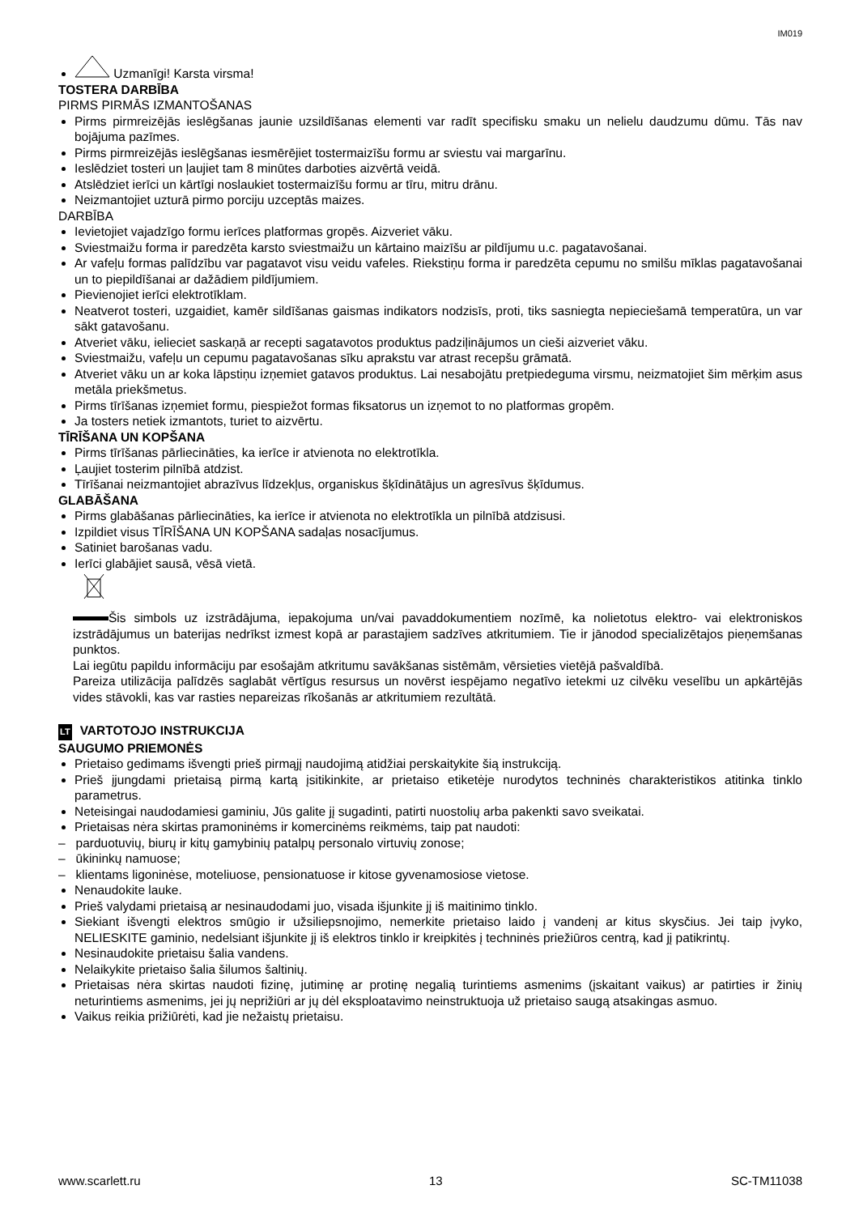IM019
Uzmanīgi! Karsta virsma!
TOSTERA DARBĪBA
PIRMS PIRMĀS IZMANTOŠANAS
Pirms pirmreizējās ieslēgšanas jaunie uzsildīšanas elementi var radīt specifisku smaku un nelielu daudzumu dūmu. Tās nav bojājuma pazīmes.
Pirms pirmreizējās ieslēgšanas iesmērējiet tostermaizīšu formu ar sviestu vai margarīnu.
Ieslēdziet tosteri un ļaujiet tam 8 minūtes darboties aizvērtā veidā.
Atslēdziet ierīci un kārtīgi noslaukiet tostermaizīšu formu ar tīru, mitru drānu.
Neizmantojiet uzturā pirmo porciju uzceptās maizes.
DARBĪBA
Ievietojiet vajadzīgo formu ierīces platformas gropēs. Aizveriet vāku.
Sviestmaižu forma ir paredzēta karsto sviestmaižu un kārtaino maizīšu ar pildījumu u.c. pagatavošanai.
Ar vafeļu formas palīdzību var pagatavot visu veidu vafeles. Riekstiņu forma ir paredzēta cepumu no smilšu mīklas pagatavošanai un to piepildīšanai ar dažādiem pildījumiem.
Pievienojiet ierīci elektrotīklam.
Neatverot tosteri, uzgaidiet, kamēr sildīšanas gaismas indikators nodzisīs, proti, tiks sasniegta nepieciešamā temperatūra, un var sākt gatavošanu.
Atveriet vāku, ielieciet saskaņā ar recepti sagatavotos produktus padziļinājumos un cieši aizveriet vāku.
Sviestmaižu, vafeļu un cepumu pagatavošanas sīku aprakstu var atrast recepšu grāmatā.
Atveriet vāku un ar koka lāpstiņu izņemiet gatavos produktus. Lai nesabojātu pretpiedeguma virsmu, neizmatojiet šim mērķim asus metāla priekšmetus.
Pirms tīrīšanas izņemiet formu, piespiežot formas fiksatorus un izņemot to no platformas gropēm.
Ja tosters netiek izmantots, turiet to aizvērtu.
TĪRĪŠANA UN KOPŠANA
Pirms tīrīšanas pārliecināties, ka ierīce ir atvienota no elektrotīkla.
Ļaujiet tosterim pilnībā atdzist.
Tīrīšanai neizmantojiet abrazīvus līdzekļus, organiskus šķīdinātājus un agresīvus šķīdumus.
GLABĀŠANA
Pirms glabāšanas pārliecināties, ka ierīce ir atvienota no elektrotīkla un pilnībā atdzisusi.
Izpildiet visus TĪRĪŠANA UN KOPŠANA sadaļas nosacījumus.
Satiniet barošanas vadu.
Ierīci glabājiet sausā, vēsā vietā.
Šis simbols uz izstrādājuma, iepakojuma un/vai pavaddokumentiem nozīmē, ka nolietotus elektro- vai elektroniskos izstrādājumus un baterijas nedrīkst izmest kopā ar parastajiem sadzīves atkritumiem. Tie ir jānodod specializētajos pieņemšanas punktos.
Lai iegūtu papildu informāciju par esošajām atkritumu savākšanas sistēmām, vērsieties vietējā pašvaldībā.
Pareiza utilizācija palīdzēs saglabāt vērtīgus resursus un novērst iespējamo negatīvo ietekmi uz cilvēku veselību un apkārtējās vides stāvokli, kas var rasties nepareizas rīkošanās ar atkritumiem rezultātā.
LT VARTOTOJO INSTRUKCIJA
SAUGUMO PRIEMONĖS
Prietaiso gedimams išvengti prieš pirmąjį naudojimą atidžiai perskaitykite šią instrukciją.
Prieš įjungdami prietaisą pirmą kartą įsitikinkite, ar prietaiso etiketėje nurodytos techninės charakteristikos atitinka tinklo parametrus.
Neteisingai naudodamiesi gaminiu, Jūs galite jį sugadinti, patirti nuostolių arba pakenkti savo sveikatai.
Prietaisas nėra skirtas pramoninėms ir komercinėms reikmėms, taip pat naudoti:
– parduotuvių, biurų ir kitų gamybinių patalpų personalo virtuvių zonose;
– ūkininkų namuose;
– klientams ligoninėse, moteliuose, pensionatuose ir kitose gyvenamosiose vietose.
Nenaudokite lauke.
Prieš valydami prietaisą ar nesinaudodami juo, visada išjunkite jį iš maitinimo tinklo.
Siekiant išvengti elektros smūgio ir užsiliepsnojimo, nemerkite prietaiso laido į vandenį ar kitus skysčius. Jei taip įvyko, NELIESKITE gaminio, nedelsiant išjunkite jį iš elektros tinklo ir kreipkitės į techninės priežiūros centrą, kad jį patikrintų.
Nesinaudokite prietaisu šalia vandens.
Nelaikykite prietaiso šalia šilumos šaltinių.
Prietaisas nėra skirtas naudoti fizinę, jutiminę ar protinę negalią turintiems asmenims (įskaitant vaikus) ar patirties ir žinių neturintiems asmenims, jei jų neprižiūri ar jų dėl eksploatavimo neinstruktuoja už prietaiso saugą atsakingas asmuo.
Vaikus reikia prižiūrėti, kad jie nežaistų prietaisu.
www.scarlett.ru 13 SC-TM11038